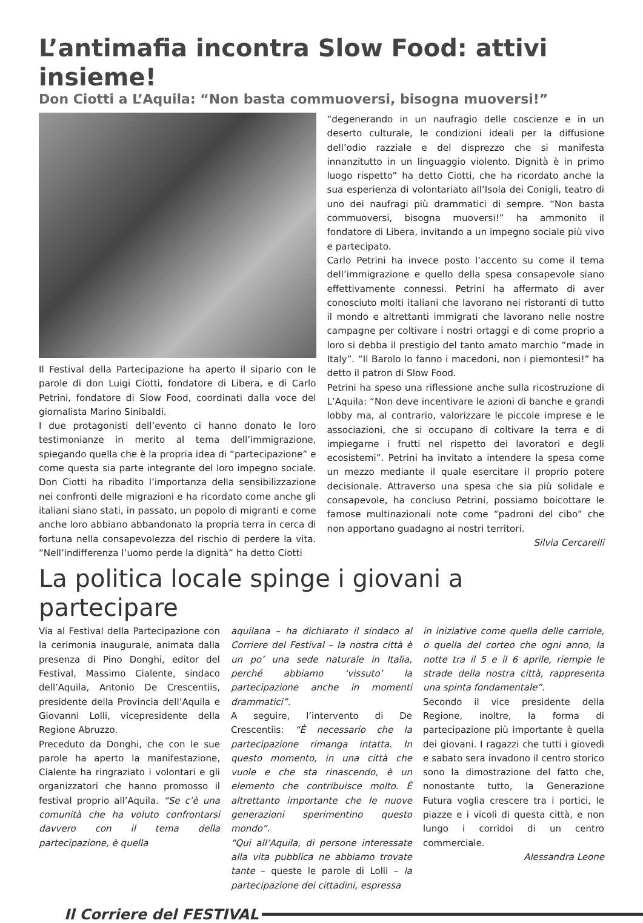L’antimafia incontra Slow Food: attivi insieme!
Don Ciotti a L’Aquila: “Non basta commuoversi, bisogna muoversi!”
Il Festival della Partecipazione ha aperto il sipario con le parole di don Luigi Ciotti, fondatore di Libera, e di Carlo Petrini, fondatore di Slow Food, coordinati dalla voce del giornalista Marino Sinibaldi.
I due protagonisti dell’evento ci hanno donato le loro testimonianze in merito al tema dell’immigrazione, spiegando quella che è la propria idea di “partecipazione” e come questa sia parte integrante del loro impegno sociale. Don Ciotti ha ribadito l’importanza della sensibilizzazione nei confronti delle migrazioni e ha ricordato come anche gli italiani siano stati, in passato, un popolo di migranti e come anche loro abbiano abbandonato la propria terra in cerca di fortuna nella consapevolezza del rischio di perdere la vita. “Nell’indifferenza l’uomo perde la dignità” ha detto Ciotti
“degenerando in un naufragio delle coscienze e in un deserto culturale, le condizioni ideali per la diffusione dell’odio razziale e del disprezzo che si manifesta innanzitutto in un linguaggio violento. Dignità è in primo luogo rispetto” ha detto Ciotti, che ha ricordato anche la sua esperienza di volontariato all’Isola dei Conigli, teatro di uno dei naufragi più drammatici di sempre. “Non basta commuoversi, bisogna muoversi!” ha ammonito il fondatore di Libera, invitando a un impegno sociale più vivo e partecipato.
Carlo Petrini ha invece posto l’accento su come il tema dell’immigrazione e quello della spesa consapevole siano effettivamente connessi. Petrini ha affermato di aver conosciuto molti italiani che lavorano nei ristoranti di tutto il mondo e altrettanti immigrati che lavorano nelle nostre campagne per coltivare i nostri ortaggi e di come proprio a loro si debba il prestigio del tanto amato marchio “made in Italy”. “Il Barolo lo fanno i macedoni, non i piemontesi!” ha detto il patron di Slow Food.
Petrini ha speso una riflessione anche sulla ricostruzione di L’Aquila: “Non deve incentivare le azioni di banche e grandi lobby ma, al contrario, valorizzare le piccole imprese e le associazioni, che si occupano di coltivare la terra e di impiegarne i frutti nel rispetto dei lavoratori e degli ecosistemi”. Petrini ha invitato a intendere la spesa come un mezzo mediante il quale esercitare il proprio potere decisionale. Attraverso una spesa che sia più solidale e consapevole, ha concluso Petrini, possiamo boicottare le famose multinazionali note come “padroni del cibo” che non apportano guadagno ai nostri territori.
Silvia Cercarelli
La politica locale spinge i giovani a partecipare
Via al Festival della Partecipazione con la cerimonia inaugurale, animata dalla presenza di Pino Donghi, editor del Festival, Massimo Cialente, sindaco dell’Aquila, Antonio De Crescentiis, presidente della Provincia dell’Aquila e Giovanni Lolli, vicepresidente della Regione Abruzzo.
Preceduto da Donghi, che con le sue parole ha aperto la manifestazione, Cialente ha ringraziato i volontari e gli organizzatori che hanno promosso il festival proprio all’Aquila. “Se c’è una comunità che ha voluto confrontarsi davvero con il tema della partecipazione, è quella
aquilana – ha dichiarato il sindaco al Corriere del Festival – la nostra città è un po’ una sede naturale in Italia, perché abbiamo ‘vissuto’ la partecipazione anche in momenti drammatici”.
A seguire, l’intervento di De Crescentiis: “È necessario che la partecipazione rimanga intatta. In questo momento, in una città che vuole e che sta rinascendo, è un elemento che contribuisce molto. È altrettanto importante che le nuove generazioni sperimentino questo mondo”.
“Qui all’Aquila, di persone interessate alla vita pubblica ne abbiamo trovate tante – queste le parole di Lolli – la partecipazione dei cittadini, espressa
in iniziative come quella delle carriole, o quella del corteo che ogni anno, la notte tra il 5 e il 6 aprile, riempie le strade della nostra città, rappresenta una spinta fondamentale”.
Secondo il vice presidente della Regione, inoltre, la forma di partecipazione più importante è quella dei giovani. I ragazzi che tutti i giovedì e sabato sera invadono il centro storico sono la dimostrazione del fatto che, nonostante tutto, la Generazione Futura voglia crescere tra i portici, le piazze e i vicoli di questa città, e non lungo i corridoi di un centro commerciale.
Alessandra Leone
Il Corriere del FESTIVAL